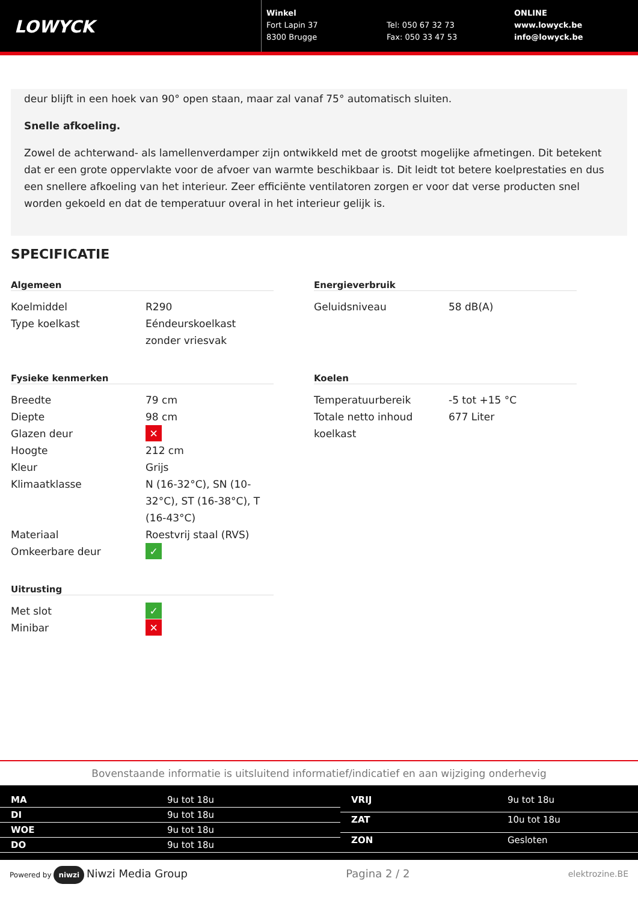LOWYCK
Winkel
Fort Lapin 37
8300 Brugge
Tel: 050 67 32 73
Fax: 050 33 47 53
ONLINE
www.lowyck.be
info@lowyck.be
deur blijft in een hoek van 90° open staan, maar zal vanaf 75° automatisch sluiten.
Snelle afkoeling.
Zowel de achterwand- als lamellenverdamper zijn ontwikkeld met de grootst mogelijke afmetingen. Dit betekent dat er een grote oppervlakte voor de afvoer van warmte beschikbaar is. Dit leidt tot betere koelprestaties en dus een snellere afkoeling van het interieur. Zeer efficiënte ventilatoren zorgen er voor dat verse producten snel worden gekoeld en dat de temperatuur overal in het interieur gelijk is.
SPECIFICATIE
Algemeen
| Koelmiddel | R290 |
| Type koelkast | Eéndeurskoelkast zonder vriesvak |
Fysieke kenmerken
| Breedte | 79 cm |
| Diepte | 98 cm |
| Glazen deur | ✕ |
| Hoogte | 212 cm |
| Kleur | Grijs |
| Klimaatklasse | N (16-32°C), SN (10-32°C), ST (16-38°C), T (16-43°C) |
| Materiaal | Roestvrij staal (RVS) |
| Omkeerbare deur | ✓ |
Uitrusting
| Met slot | ✓ |
| Minibar | ✕ |
Energieverbruik
| Geluidsniveau | 58 dB(A) |
Koelen
| Temperatuurbereik | -5 tot +15 °C |
| Totale netto inhoud koelkast | 677 Liter |
Bovenstaande informatie is uitsluitend informatief/indicatief en aan wijziging onderhevig
| MA | 9u tot 18u |
| DI | 9u tot 18u |
| WOE | 9u tot 18u |
| DO | 9u tot 18u |
| VRIJ | 9u tot 18u |
| ZAT | 10u tot 18u |
| ZON | Gesloten |
Powered by niwzi Niwzi Media Group Pagina 2 / 2 elektrozine.BE